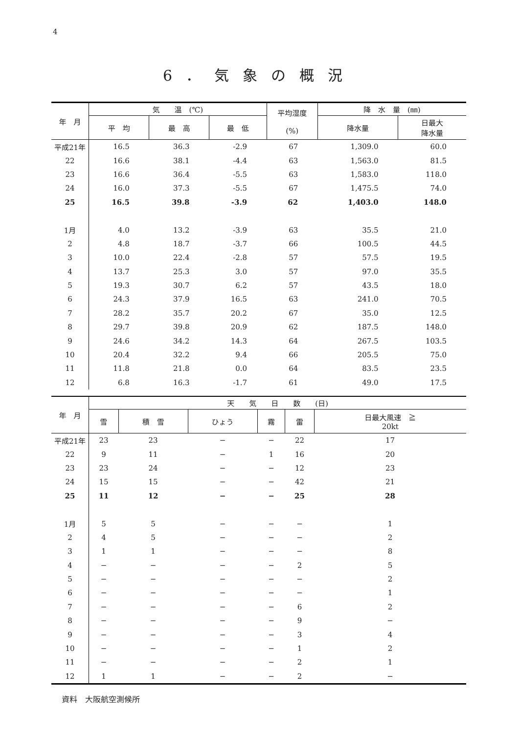4
6．気象の概況
| 年 月 | 気 温 (℃) | | | 平均湿度 (%) | 降 水 量 (㎜) | |
| --- | --- | --- | --- | --- | --- | --- |
| | 平 均 | 最 高 | 最 低 | | 降水量 | 日最大 降水量 |
| 平成21年 | 16.5 | 36.3 | -2.9 | 67 | 1,309.0 | 60.0 |
| 22 | 16.6 | 38.1 | -4.4 | 63 | 1,563.0 | 81.5 |
| 23 | 16.6 | 36.4 | -5.5 | 63 | 1,583.0 | 118.0 |
| 24 | 16.0 | 37.3 | -5.5 | 67 | 1,475.5 | 74.0 |
| 25 | 16.5 | 39.8 | -3.9 | 62 | 1,403.0 | 148.0 |
| 1月 | 4.0 | 13.2 | -3.9 | 63 | 35.5 | 21.0 |
| 2 | 4.8 | 18.7 | -3.7 | 66 | 100.5 | 44.5 |
| 3 | 10.0 | 22.4 | -2.8 | 57 | 57.5 | 19.5 |
| 4 | 13.7 | 25.3 | 3.0 | 57 | 97.0 | 35.5 |
| 5 | 19.3 | 30.7 | 6.2 | 57 | 43.5 | 18.0 |
| 6 | 24.3 | 37.9 | 16.5 | 63 | 241.0 | 70.5 |
| 7 | 28.2 | 35.7 | 20.2 | 67 | 35.0 | 12.5 |
| 8 | 29.7 | 39.8 | 20.9 | 62 | 187.5 | 148.0 |
| 9 | 24.6 | 34.2 | 14.3 | 64 | 267.5 | 103.5 |
| 10 | 20.4 | 32.2 | 9.4 | 66 | 205.5 | 75.0 |
| 11 | 11.8 | 21.8 | 0.0 | 64 | 83.5 | 23.5 |
| 12 | 6.8 | 16.3 | -1.7 | 61 | 49.0 | 17.5 |
| 年 月 | 天 気 日 数 (日) | | | | | |
| --- | --- | --- | --- | --- | --- | --- |
| | 雪 | 積 雪 | ひょう | 霧 | 雷 | 日最大風速 ≧ 20kt |
| 平成21年 | 23 | 23 | − | − | 22 | 17 |
| 22 | 9 | 11 | − | 1 | 16 | 20 |
| 23 | 23 | 24 | − | − | 12 | 23 |
| 24 | 15 | 15 | − | − | 42 | 21 |
| 25 | 11 | 12 | − | − | 25 | 28 |
| 1月 | 5 | 5 | − | − | − | 1 |
| 2 | 4 | 5 | − | − | − | 2 |
| 3 | 1 | 1 | − | − | − | 8 |
| 4 | − | − | − | − | 2 | 5 |
| 5 | − | − | − | − | − | 2 |
| 6 | − | − | − | − | − | 1 |
| 7 | − | − | − | − | 6 | 2 |
| 8 | − | − | − | − | 9 | − |
| 9 | − | − | − | − | 3 | 4 |
| 10 | − | − | − | − | 1 | 2 |
| 11 | − | − | − | − | 2 | 1 |
| 12 | 1 | 1 | − | − | 2 | − |
資料　大阪航空測候所